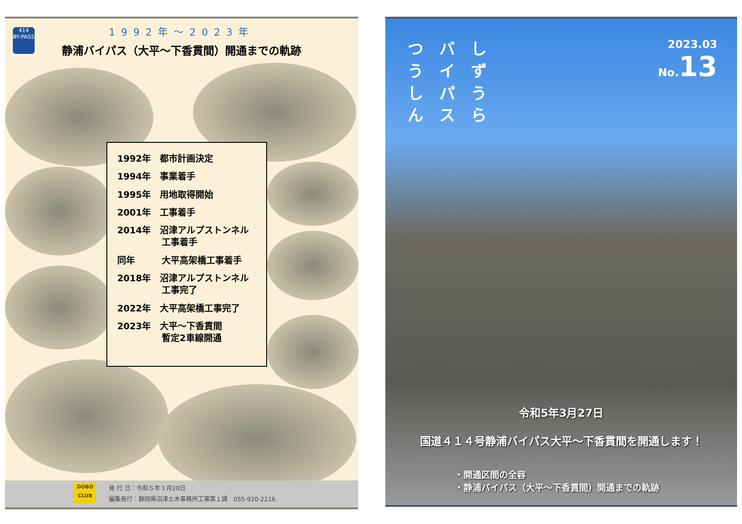414
BY-PASS
1992年～2023年
静浦バイパス（大平～下香貫間）開通までの軌跡
1992年　都市計画決定
1994年　事業着手
1995年　用地取得開始
2001年　工事着手
2014年　沼津アルプストンネル
　　　　　工事着手
同年　　　大平高架橋工事着手
2018年　沼津アルプストンネル
　　　　　工事完了
2022年　大平高架橋工事完了
2023年　大平～下香貫間
　　　　　暫定2車線開通
DOBO
CLUB
発 行 日：令和５年３月20日
編集発行：静岡県沼津土木事務所工事第１課　055-920-2216
つうしん
バイパス
しずうら
2023.03
No.13
令和5年3月27日
国道４１４号静浦バイパス大平～下香貫間を開通します！
・開通区間の全容
・静浦バイパス（大平～下香貫間）開通までの軌跡